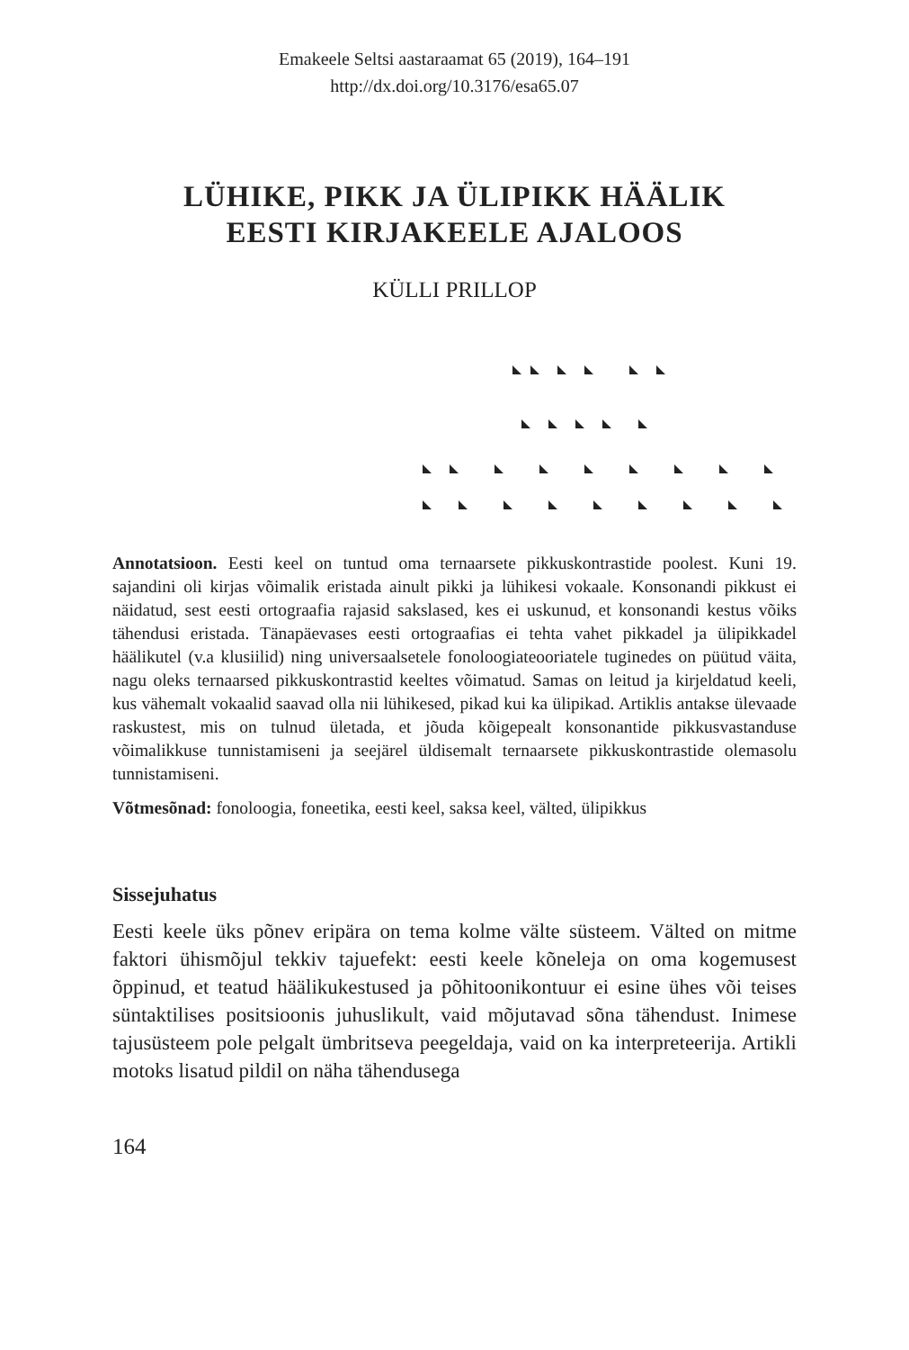Emakeele Seltsi aastaraamat 65 (2019), 164–191
http://dx.doi.org/10.3176/esa65.07
LÜHIKE, PIKK JA ÜLIPIKK HÄÄLIK
EESTI KIRJAKEELE AJALOOS
KÜLLI PRILLOP
Annotatsioon. Eesti keel on tuntud oma ternaarsete pikkuskontrastide poolest. Kuni 19. sajandini oli kirjas võimalik eristada ainult pikki ja lühikesi vokaale. Konsonandi pikkust ei näidatud, sest eesti ortograafia rajasid sakslased, kes ei uskunud, et konsonandi kestus võiks tähendusi eristada. Tänapäevases eesti ortograafias ei tehta vahet pikkadel ja ülipikkadel häälikutel (v.a klusiilid) ning universaalsetele fonoloogiateooriatele tuginedes on püütud väita, nagu oleks ternaarsed pikkuskontrastid keeltes võimatud. Samas on leitud ja kirjeldatud keeli, kus vähemalt vokaalid saavad olla nii lühikesed, pikad kui ka ülipikad. Artiklis antakse ülevaade raskustest, mis on tulnud ületada, et jõuda kõigepealt konsonantide pikkusvastanduse võimalikkuse tunnistamiseni ja seejärel üldisemalt ternaarsete pikkuskontrastide olemasolu tunnistamiseni.
Võtmesõnad: fonoloogia, foneetika, eesti keel, saksa keel, välted, ülipikkus
Sissejuhatus
Eesti keele üks põnev eripära on tema kolme välte süsteem. Välted on mitme faktori ühismõjul tekkiv tajuefekt: eesti keele kõneleja on oma kogemusest õppinud, et teatud häälikukestused ja põhitoonikontuur ei esine ühes või teises süntaktilises positsioonis juhuslikult, vaid mõjutavad sõna tähendust. Inimese tajusüsteem pole pelgalt ümbritseva peegeldaja, vaid on ka interpreteerija. Artikli motoks lisatud pildil on näha tähendusega
164